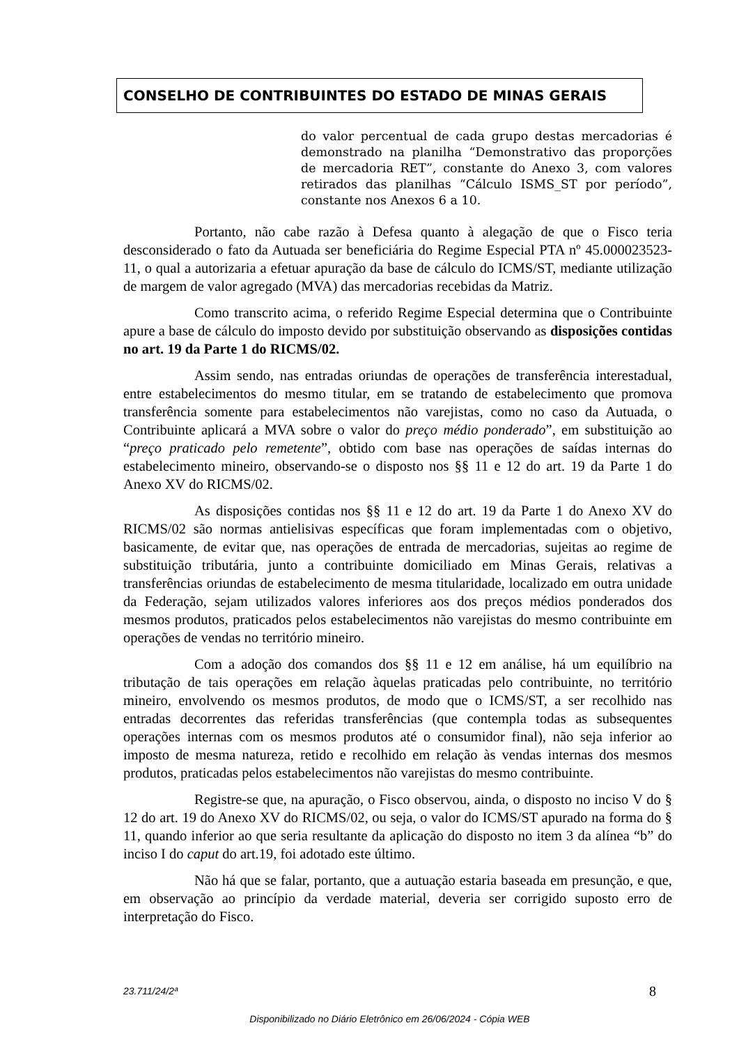CONSELHO DE CONTRIBUINTES DO ESTADO DE MINAS GERAIS
do valor percentual de cada grupo destas mercadorias é demonstrado na planilha “Demonstrativo das proporções de mercadoria RET”, constante do Anexo 3, com valores retirados das planilhas “Cálculo ISMS_ST por período”, constante nos Anexos 6 a 10.
Portanto, não cabe razão à Defesa quanto à alegação de que o Fisco teria desconsiderado o fato da Autuada ser beneficiária do Regime Especial PTA nº 45.000023523-11, o qual a autorizaria a efetuar apuração da base de cálculo do ICMS/ST, mediante utilização de margem de valor agregado (MVA) das mercadorias recebidas da Matriz.
Como transcrito acima, o referido Regime Especial determina que o Contribuinte apure a base de cálculo do imposto devido por substituição observando as disposições contidas no art. 19 da Parte 1 do RICMS/02.
Assim sendo, nas entradas oriundas de operações de transferência interestadual, entre estabelecimentos do mesmo titular, em se tratando de estabelecimento que promova transferência somente para estabelecimentos não varejistas, como no caso da Autuada, o Contribuinte aplicará a MVA sobre o valor do preço médio ponderado”, em substituição ao “preço praticado pelo remetente”, obtido com base nas operações de saídas internas do estabelecimento mineiro, observando-se o disposto nos §§ 11 e 12 do art. 19 da Parte 1 do Anexo XV do RICMS/02.
As disposições contidas nos §§ 11 e 12 do art. 19 da Parte 1 do Anexo XV do RICMS/02 são normas antielisivas específicas que foram implementadas com o objetivo, basicamente, de evitar que, nas operações de entrada de mercadorias, sujeitas ao regime de substituição tributária, junto a contribuinte domiciliado em Minas Gerais, relativas a transferências oriundas de estabelecimento de mesma titularidade, localizado em outra unidade da Federação, sejam utilizados valores inferiores aos dos preços médios ponderados dos mesmos produtos, praticados pelos estabelecimentos não varejistas do mesmo contribuinte em operações de vendas no território mineiro.
Com a adoção dos comandos dos §§ 11 e 12 em análise, há um equilíbrio na tributação de tais operações em relação àquelas praticadas pelo contribuinte, no território mineiro, envolvendo os mesmos produtos, de modo que o ICMS/ST, a ser recolhido nas entradas decorrentes das referidas transferências (que contempla todas as subsequentes operações internas com os mesmos produtos até o consumidor final), não seja inferior ao imposto de mesma natureza, retido e recolhido em relação às vendas internas dos mesmos produtos, praticadas pelos estabelecimentos não varejistas do mesmo contribuinte.
Registre-se que, na apuração, o Fisco observou, ainda, o disposto no inciso V do § 12 do art. 19 do Anexo XV do RICMS/02, ou seja, o valor do ICMS/ST apurado na forma do § 11, quando inferior ao que seria resultante da aplicação do disposto no item 3 da alínea “b” do inciso I do caput do art.19, foi adotado este último.
Não há que se falar, portanto, que a autuação estaria baseada em presunção, e que, em observação ao princípio da verdade material, deveria ser corrigido suposto erro de interpretação do Fisco.
8 23.711/24/2ª
Disponibilizado no Diário Eletrônico em 26/06/2024 - Cópia WEB